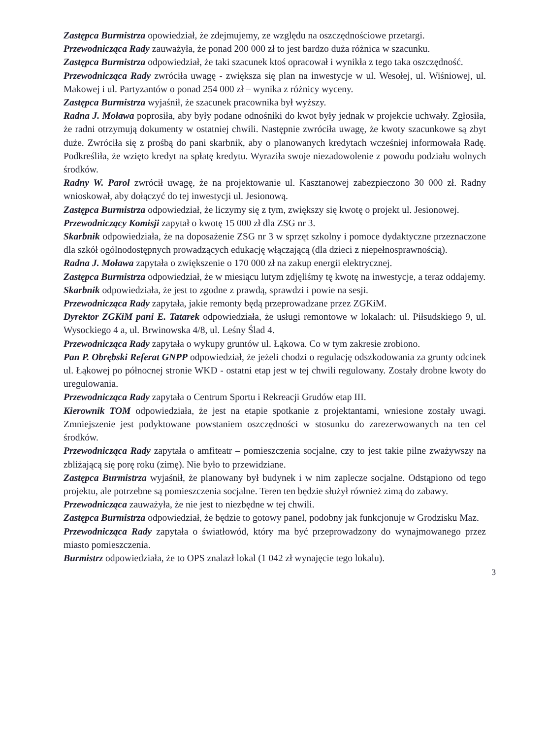Zastępca Burmistrza opowiedział, że zdejmujemy, ze względu na oszczędnościowe przetargi.
Przewodnicząca Rady zauważyła, że ponad 200 000 zł to jest bardzo duża różnica w szacunku.
Zastępca Burmistrza odpowiedział, że taki szacunek ktoś opracował i wynikła z tego taka oszczędność.
Przewodnicząca Rady zwróciła uwagę - zwiększa się plan na inwestycje w ul. Wesołej, ul. Wiśniowej, ul. Makowej i ul. Partyzantów o ponad 254 000 zł – wynika z różnicy wyceny.
Zastępca Burmistrza wyjaśnił, że szacunek pracownika był wyższy.
Radna J. Moława poprosiła, aby były podane odnośniki do kwot były jednak w projekcie uchwały. Zgłosiła, że radni otrzymują dokumenty w ostatniej chwili. Następnie zwróciła uwagę, że kwoty szacunkowe są zbyt duże. Zwróciła się z prośbą do pani skarbnik, aby o planowanych kredytach wcześniej informowała Radę. Podkreśliła, że wzięto kredyt na spłatę kredytu. Wyraziła swoje niezadowolenie z powodu podziału wolnych środków.
Radny W. Parol zwrócił uwagę, że na projektowanie ul. Kasztanowej zabezpieczono 30 000 zł. Radny wnioskował, aby dołączyć do tej inwestycji ul. Jesionową.
Zastępca Burmistrza odpowiedział, że liczymy się z tym, zwiększy się kwotę o projekt ul. Jesionowej.
Przewodniczący Komisji zapytał o kwotę 15 000 zł dla ZSG nr 3.
Skarbnik odpowiedziała, że na doposażenie ZSG nr 3 w sprzęt szkolny i pomoce dydaktyczne przeznaczone dla szkół ogólnodostępnych prowadzących edukację włączającą (dla dzieci z niepełnosprawnością).
Radna J. Moława zapytała o zwiększenie o 170 000 zł na zakup energii elektrycznej.
Zastępca Burmistrza odpowiedział, że w miesiącu lutym zdjęliśmy tę kwotę na inwestycje, a teraz oddajemy.
Skarbnik odpowiedziała, że jest to zgodne z prawdą, sprawdzi i powie na sesji.
Przewodnicząca Rady zapytała, jakie remonty będą przeprowadzane przez ZGKiM.
Dyrektor ZGKiM pani E. Tatarek odpowiedziała, że usługi remontowe w lokalach: ul. Piłsudskiego 9, ul. Wysockiego 4 a, ul. Brwinowska 4/8, ul. Leśny Ślad 4.
Przewodnicząca Rady zapytała o wykupy gruntów ul. Łąkowa. Co w tym zakresie zrobiono.
Pan P. Obrębski Referat GNPP odpowiedział, że jeżeli chodzi o regulację odszkodowania za grunty odcinek ul. Łąkowej po północnej stronie WKD - ostatni etap jest w tej chwili regulowany. Zostały drobne kwoty do uregulowania.
Przewodnicząca Rady zapytała o Centrum Sportu i Rekreacji Grudów etap III.
Kierownik TOM odpowiedziała, że jest na etapie spotkanie z projektantami, wniesione zostały uwagi. Zmniejszenie jest podyktowane powstaniem oszczędności w stosunku do zarezerwowanych na ten cel środków.
Przewodnicząca Rady zapytała o amfiteatr – pomieszczenia socjalne, czy to jest takie pilne zważywszy na zbliżającą się porę roku (zimę). Nie było to przewidziane.
Zastępca Burmistrza wyjaśnił, że planowany był budynek i w nim zaplecze socjalne. Odstąpiono od tego projektu, ale potrzebne są pomieszczenia socjalne. Teren ten będzie służył również zimą do zabawy.
Przewodnicząca zauważyła, że nie jest to niezbędne w tej chwili.
Zastępca Burmistrza odpowiedział, że będzie to gotowy panel, podobny jak funkcjonuje w Grodzisku Maz.
Przewodnicząca Rady zapytała o światłowód, który ma być przeprowadzony do wynajmowanego przez miasto pomieszczenia.
Burmistrz odpowiedziała, że to OPS znalazł lokal (1 042 zł wynajęcie tego lokalu).
3